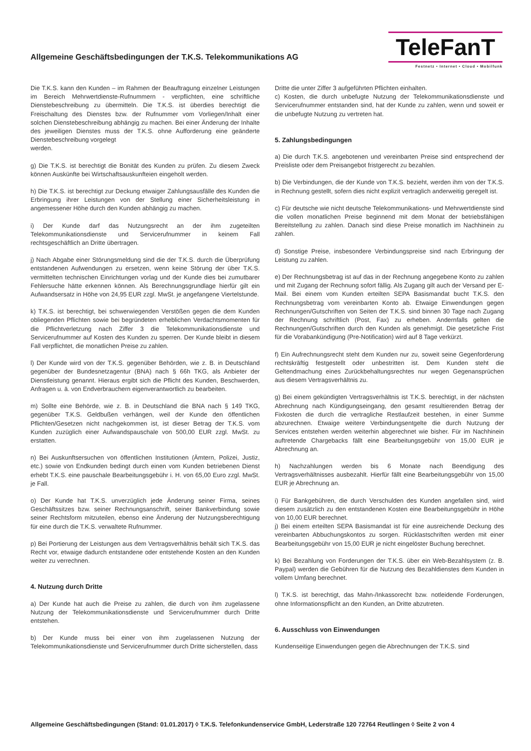Allgemeine Geschäftsbedingungen der T.K.S. Telekommunikations AG
TeleFanT
Festnetz • Internet • Cloud • Mobilfunk
Die T.K.S. kann den Kunden – im Rahmen der Beauftragung einzelner Leistungen im Bereich Mehrwertdienste-Rufnummern - verpflichten, eine schriftliche Dienstebeschreibung zu übermitteln. Die T.K.S. ist überdies berechtigt die Freischaltung des Dienstes bzw. der Rufnummer vom Vorliegen/Inhalt einer solchen Dienstebeschreibung abhängig zu machen. Bei einer Änderung der Inhalte des jeweiligen Dienstes muss der T.K.S. ohne Aufforderung eine geänderte Dienstebeschreibung vorgelegt
werden.
g) Die T.K.S. ist berechtigt die Bonität des Kunden zu prüfen. Zu diesem Zweck können Auskünfte bei Wirtschaftsauskunfteien eingeholt werden.
h) Die T.K.S. ist berechtigt zur Deckung etwaiger Zahlungsausfälle des Kunden die Erbringung ihrer Leistungen von der Stellung einer Sicherheitsleistung in angemessener Höhe durch den Kunden abhängig zu machen.
i) Der Kunde darf das Nutzungsrecht an der ihm zugeteilten Telekommunikationsdienste und Servicerufnummer in keinem Fall rechtsgeschäftlich an Dritte übertragen.
j) Nach Abgabe einer Störungsmeldung sind die der T.K.S. durch die Überprüfung entstandenen Aufwendungen zu ersetzen, wenn keine Störung der über T.K.S. vermittelten technischen Einrichtungen vorlag und der Kunde dies bei zumutbarer Fehlersuche hätte erkennen können. Als Berechnungsgrundlage hierfür gilt ein Aufwandsersatz in Höhe von 24,95 EUR zzgl. MwSt. je angefangene Viertelstunde.
k) T.K.S. ist berechtigt, bei schwerwiegenden Verstößen gegen die dem Kunden obliegenden Pflichten sowie bei begründeten erheblichen Verdachtsmomenten für die Pflichtverletzung nach Ziffer 3 die Telekommunikationsdienste und Servicerufnummer auf Kosten des Kunden zu sperren. Der Kunde bleibt in diesem Fall verpflichtet, die monatlichen Preise zu zahlen.
l) Der Kunde wird von der T.K.S. gegenüber Behörden, wie z. B. in Deutschland gegenüber der Bundesnetzagentur (BNA) nach § 66h TKG, als Anbieter der Dienstleistung genannt. Hieraus ergibt sich die Pflicht des Kunden, Beschwerden, Anfragen u. ä. von Endverbrauchern eigenverantwortlich zu bearbeiten.
m) Sollte eine Behörde, wie z. B. in Deutschland die BNA nach § 149 TKG, gegenüber T.K.S. Geldbußen verhängen, weil der Kunde den öffentlichen Pflichten/Gesetzen nicht nachgekommen ist, ist dieser Betrag der T.K.S. vom Kunden zuzüglich einer Aufwandspauschale von 500,00 EUR zzgl. MwSt. zu erstatten.
n) Bei Auskunftsersuchen von öffentlichen Institutionen (Ämtern, Polizei, Justiz, etc.) sowie von Endkunden bedingt durch einen vom Kunden betriebenen Dienst erhebt T.K.S. eine pauschale Bearbeitungsgebühr i. H. von 65,00 Euro zzgl. MwSt. je Fall.
o) Der Kunde hat T.K.S. unverzüglich jede Änderung seiner Firma, seines Geschäftssitzes bzw. seiner Rechnungsanschrift, seiner Bankverbindung sowie seiner Rechtsform mitzuteilen, ebenso eine Änderung der Nutzungsberechtigung für eine durch die T.K.S. verwaltete Rufnummer.
p) Bei Portierung der Leistungen aus dem Vertragsverhältnis behält sich T.K.S. das Recht vor, etwaige dadurch entstandene oder entstehende Kosten an den Kunden weiter zu verrechnen.
4. Nutzung durch Dritte
a) Der Kunde hat auch die Preise zu zahlen, die durch von ihm zugelassene Nutzung der Telekommunikationsdienste und Servicerufnummer durch Dritte entstehen.
b) Der Kunde muss bei einer von ihm zugelassenen Nutzung der Telekommunikationsdienste und Servicerufnummer durch Dritte sicherstellen, dass
Dritte die unter Ziffer 3 aufgeführten Pflichten einhalten.
c) Kosten, die durch unbefugte Nutzung der Telekommunikationsdienste und Servicerufnummer entstanden sind, hat der Kunde zu zahlen, wenn und soweit er die unbefugte Nutzung zu vertreten hat.
5. Zahlungsbedingungen
a) Die durch T.K.S. angebotenen und vereinbarten Preise sind entsprechend der Preisliste oder dem Preisangebot fristgerecht zu bezahlen.
b) Die Verbindungen, die der Kunde von T.K.S. bezieht, werden ihm von der T.K.S. in Rechnung gestellt, sofern dies nicht explizit vertraglich anderweitig geregelt ist.
c) Für deutsche wie nicht deutsche Telekommunikations- und Mehrwertdienste sind die vollen monatlichen Preise beginnend mit dem Monat der betriebsfähigen Bereitstellung zu zahlen. Danach sind diese Preise monatlich im Nachhinein zu zahlen.
d) Sonstige Preise, insbesondere Verbindungspreise sind nach Erbringung der Leistung zu zahlen.
e) Der Rechnungsbetrag ist auf das in der Rechnung angegebene Konto zu zahlen und mit Zugang der Rechnung sofort fällig. Als Zugang gilt auch der Versand per E-Mail. Bei einem vom Kunden erteilten SEPA Basismandat bucht T.K.S. den Rechnungsbetrag vom vereinbarten Konto ab. Etwaige Einwendungen gegen Rechnungen/Gutschriften von Seiten der T.K.S. sind binnen 30 Tage nach Zugang der Rechnung schriftlich (Post, Fax) zu erheben. Andernfalls gelten die Rechnungen/Gutschriften durch den Kunden als genehmigt. Die gesetzliche Frist für die Vorabankündigung (Pre-Notification) wird auf 8 Tage verkürzt.
f) Ein Aufrechnungsrecht steht dem Kunden nur zu, soweit seine Gegenforderung rechtskräftig festgestellt oder unbestritten ist. Dem Kunden steht die Geltendmachung eines Zurückbehaltungsrechtes nur wegen Gegenansprüchen aus diesem Vertragsverhältnis zu.
g) Bei einem gekündigten Vertragsverhältnis ist T.K.S. berechtigt, in der nächsten Abrechnung nach Kündigungseingang, den gesamt resultierenden Betrag der Fixkosten die durch die vertragliche Restlaufzeit bestehen, in einer Summe abzurechnen. Etwaige weitere Verbindungsentgelte die durch Nutzung der Services entstehen werden weiterhin abgerechnet wie bisher. Für im Nachhinein auftretende Chargebacks fällt eine Bearbeitungsgebühr von 15,00 EUR je Abrechnung an.
h) Nachzahlungen werden bis 6 Monate nach Beendigung des Vertragsverhältnisses ausbezahlt. Hierfür fällt eine Bearbeitungsgebühr von 15,00 EUR je Abrechnung an.
i) Für Bankgebühren, die durch Verschulden des Kunden angefallen sind, wird diesem zusätzlich zu den entstandenen Kosten eine Bearbeitungsgebühr in Höhe von 10,00 EUR berechnet.
j) Bei einem erteilten SEPA Basismandat ist für eine ausreichende Deckung des vereinbarten Abbuchungskontos zu sorgen. Rücklastschriften werden mit einer Bearbeitungsgebühr von 15,00 EUR je nicht eingelöster Buchung berechnet.
k) Bei Bezahlung von Forderungen der T.K.S. über ein Web-Bezahlsystem (z. B. Paypal) werden die Gebühren für die Nutzung des Bezahldienstes dem Kunden in vollem Umfang berechnet.
l) T.K.S. ist berechtigt, das Mahn-/Inkassorecht bzw. notleidende Forderungen, ohne Informationspflicht an den Kunden, an Dritte abzutreten.
6. Ausschluss von Einwendungen
Kundenseitige Einwendungen gegen die Abrechnungen der T.K.S. sind
Allgemeine Geschäftsbedingungen (Stand: 01.01.2017) ◊ T.K.S. Telefonkundenservice GmbH, Lederstraße 120 72764 Reutlingen ◊ Seite 2 von 4